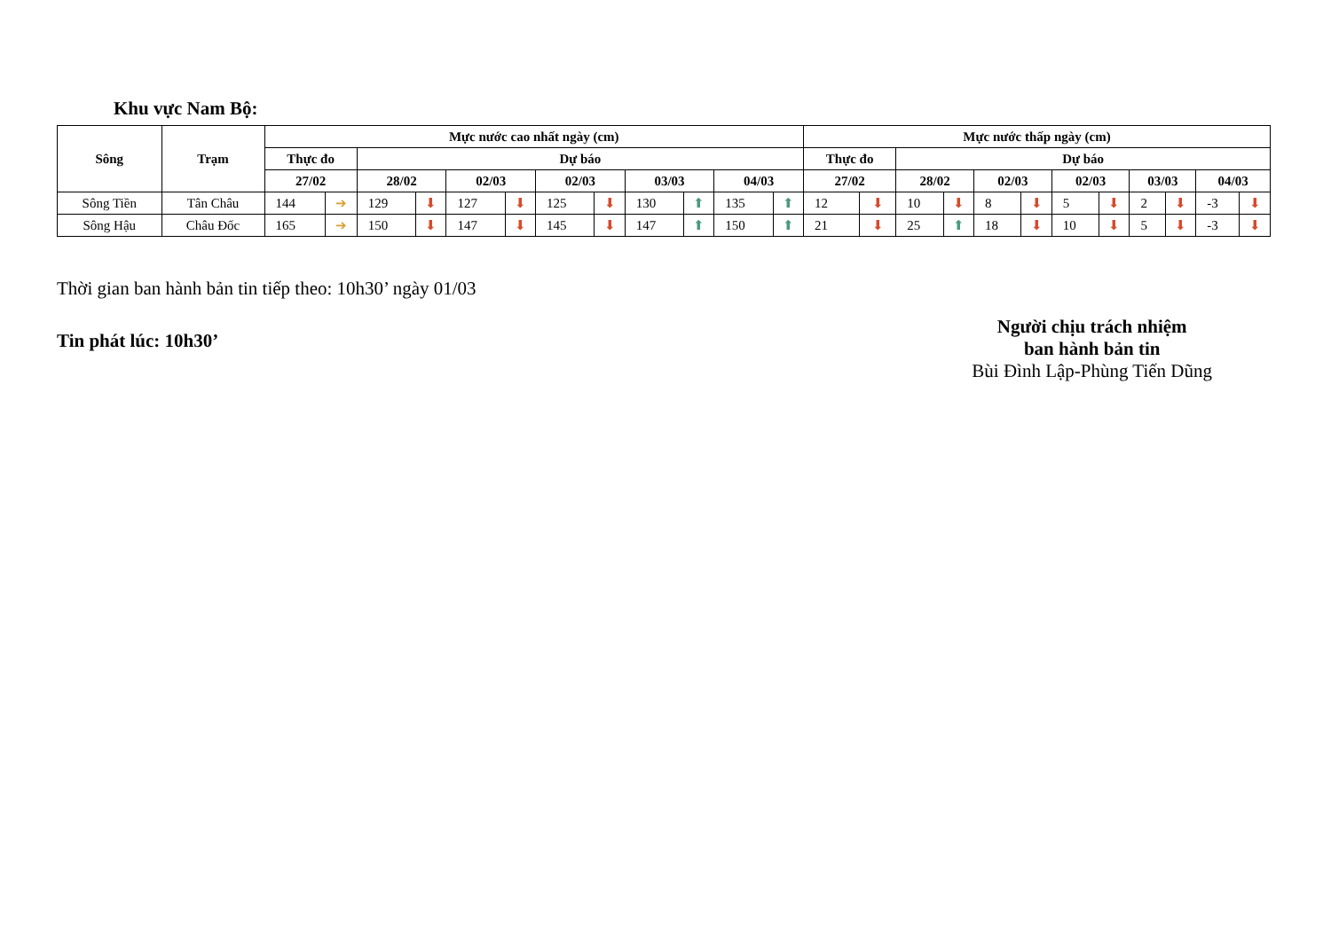Khu vực Nam Bộ:
| Sông | Trạm | Mực nước cao nhất ngày (cm) | | | | | | | | | | | | Mực nước thấp ngày (cm) | | | | | | | | | | | |
| --- | --- | --- | --- | --- | --- | --- | --- | --- | --- | --- | --- | --- | --- | --- | --- | --- | --- | --- | --- | --- | --- | --- | --- | --- | --- |
| | | Thực đo | | Dự báo | | | | | | | | | | Thực đo | | Dự báo | | | | | | | | | |
| | | 27/02 | | 28/02 | | 02/03 | | 02/03 | | 03/03 | | 04/03 | | 27/02 | | 28/02 | | 02/03 | | 02/03 | | 03/03 | | 04/03 | |
| Sông Tiền | Tân Châu | 144 | ➔ | 129 | ⬇ | 127 | ⬇ | 125 | ⬇ | 130 | ⬆ | 135 | ⬆ | 12 | ⬇ | 10 | ⬇ | 8 | ⬇ | 5 | ⬇ | 2 | ⬇ | -3 | ⬇ |
| Sông Hậu | Châu Đốc | 165 | ➔ | 150 | ⬇ | 147 | ⬇ | 145 | ⬇ | 147 | ⬆ | 150 | ⬆ | 21 | ⬇ | 25 | ⬆ | 18 | ⬇ | 10 | ⬇ | 5 | ⬇ | -3 | ⬇ |
Thời gian ban hành bản tin tiếp theo: 10h30’ ngày 01/03
Tin phát lúc: 10h30’
Người chịu trách nhiệm
ban hành bản tin
Bùi Đình Lập-Phùng Tiến Dũng